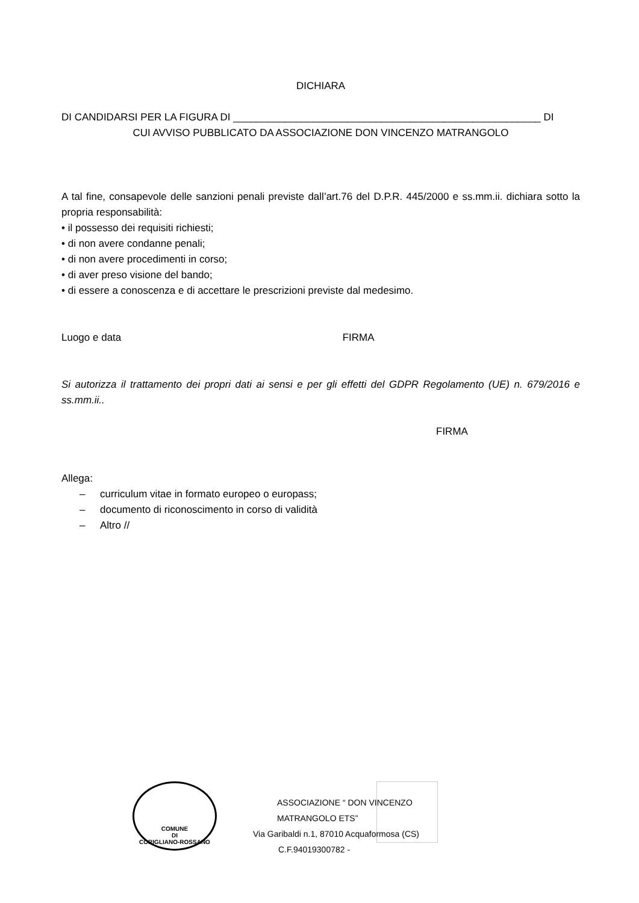DICHIARA
DI CANDIDARSI PER LA FIGURA DI ______________________________________________________ DI
CUI AVVISO PUBBLICATO DA ASSOCIAZIONE DON VINCENZO MATRANGOLO
A tal fine, consapevole delle sanzioni penali previste dall’art.76 del D.P.R. 445/2000 e ss.mm.ii. dichiara sotto la propria responsabilità:
• il possesso dei requisiti richiesti;
• di non avere condanne penali;
• di non avere procedimenti in corso;
• di aver preso visione del bando;
• di essere a conoscenza e di accettare le prescrizioni previste dal medesimo.
Luogo e data FIRMA
Si autorizza il trattamento dei propri dati ai sensi e per gli effetti del GDPR Regolamento (UE) n. 679/2016 e ss.mm.ii..
FIRMA
Allega:
– curriculum vitae in formato europeo o europass;
– documento di riconoscimento in corso di validità
– Altro //
COMUNE
DI
CORIGLIANO-ROSSANO
ASSOCIAZIONE “ DON VINCENZO MATRANGOLO ETS”
Via Garibaldi n.1, 87010 Acquaformosa (CS)
C.F.94019300782 -